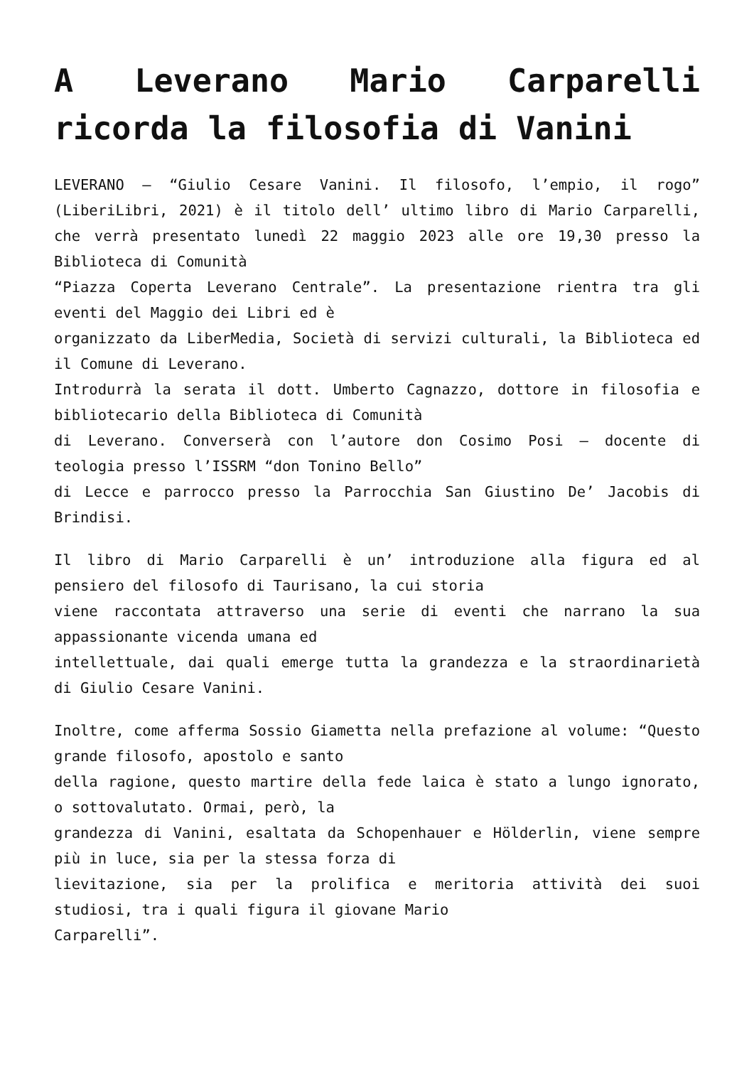A Leverano Mario Carparelli ricorda la filosofia di Vanini
LEVERANO – “Giulio Cesare Vanini. Il filosofo, l’empio, il rogo” (LiberiLibri, 2021) è il titolo dell’ ultimo libro di Mario Carparelli, che verrà presentato lunedì 22 maggio 2023 alle ore 19,30 presso la Biblioteca di Comunità
“Piazza Coperta Leverano Centrale”. La presentazione rientra tra gli eventi del Maggio dei Libri ed è
organizzato da LiberMedia, Società di servizi culturali, la Biblioteca ed il Comune di Leverano.
Introdurrà la serata il dott. Umberto Cagnazzo, dottore in filosofia e bibliotecario della Biblioteca di Comunità
di Leverano. Converserà con l’autore don Cosimo Posi – docente di teologia presso l’ISSRM “don Tonino Bello”
di Lecce e parrocco presso la Parrocchia San Giustino De’ Jacobis di Brindisi.
Il libro di Mario Carparelli è un’ introduzione alla figura ed al pensiero del filosofo di Taurisano, la cui storia
viene raccontata attraverso una serie di eventi che narrano la sua appassionante vicenda umana ed
intellettuale, dai quali emerge tutta la grandezza e la straordinarietà di Giulio Cesare Vanini.
Inoltre, come afferma Sossio Giametta nella prefazione al volume: “Questo grande filosofo, apostolo e santo
della ragione, questo martire della fede laica è stato a lungo ignorato, o sottovalutato. Ormai, però, la
grandezza di Vanini, esaltata da Schopenhauer e Hölderlin, viene sempre più in luce, sia per la stessa forza di
lievitazione, sia per la prolifica e meritoria attività dei suoi studiosi, tra i quali figura il giovane Mario
Carparelli”.